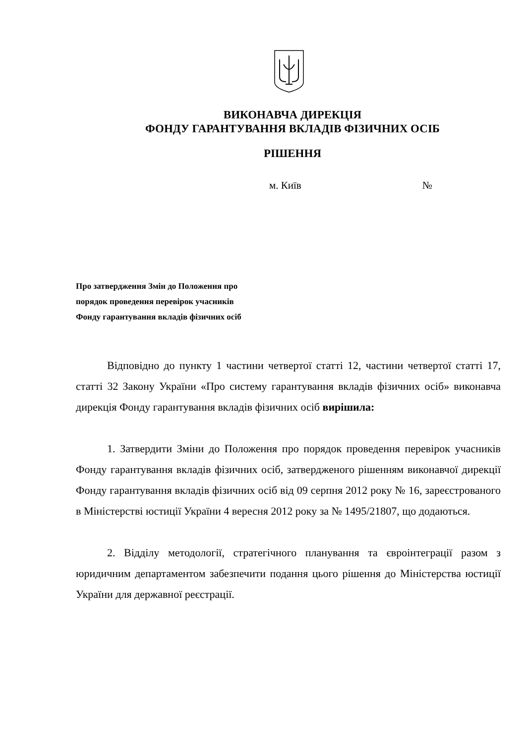ВИКОНАВЧА ДИРЕКЦІЯ
ФОНДУ ГАРАНТУВАННЯ ВКЛАДІВ ФІЗИЧНИХ ОСІБ
РІШЕННЯ
м. Київ №
Про затвердження Змін до Положення про
порядок проведення перевірок учасників
Фонду гарантування вкладів фізичних осіб
Відповідно до пункту 1 частини четвертої статті 12, частини четвертої статті 17, статті 32 Закону України «Про систему гарантування вкладів фізичних осіб» виконавча дирекція Фонду гарантування вкладів фізичних осіб вирішила:
1. Затвердити Зміни до Положення про порядок проведення перевірок учасників Фонду гарантування вкладів фізичних осіб, затвердженого рішенням виконавчої дирекції Фонду гарантування вкладів фізичних осіб від 09 серпня 2012 року № 16, зареєстрованого в Міністерстві юстиції України 4 вересня 2012 року за № 1495/21807, що додаються.
2. Відділу методології, стратегічного планування та євроінтеграції разом з юридичним департаментом забезпечити подання цього рішення до Міністерства юстиції України для державної реєстрації.